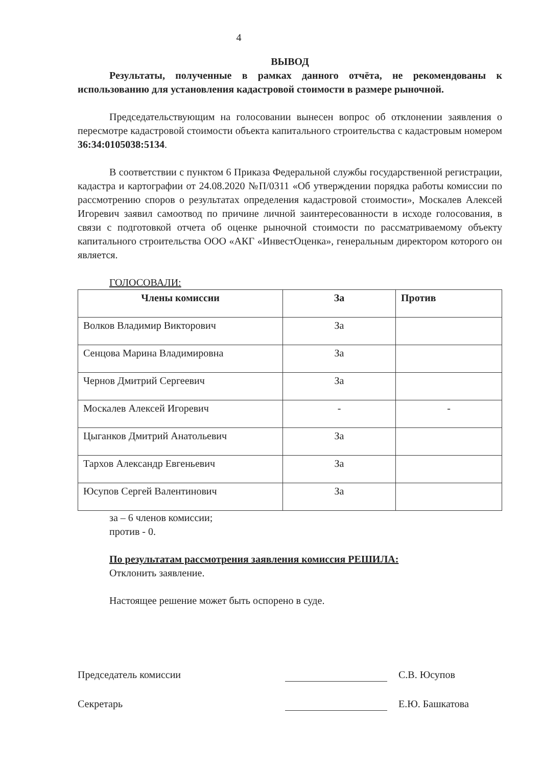4
ВЫВОД
Результаты, полученные в рамках данного отчёта, не рекомендованы к использованию для установления кадастровой стоимости в размере рыночной.
Председательствующим на голосовании вынесен вопрос об отклонении заявления о пересмотре кадастровой стоимости объекта капитального строительства с кадастровым номером 36:34:0105038:5134.
В соответствии с пунктом 6 Приказа Федеральной службы государственной регистрации, кадастра и картографии от 24.08.2020 №П/0311 «Об утверждении порядка работы комиссии по рассмотрению споров о результатах определения кадастровой стоимости», Москалев Алексей Игоревич заявил самоотвод по причине личной заинтересованности в исходе голосования, в связи с подготовкой отчета об оценке рыночной стоимости по рассматриваемому объекту капитального строительства ООО «АКГ «ИнвестОценка», генеральным директором которого он является.
ГОЛОСОВАЛИ:
| Члены комиссии | За | Против |
| --- | --- | --- |
| Волков Владимир Викторович | За | |
| Сенцова Марина Владимировна | За | |
| Чернов Дмитрий Сергеевич | За | |
| Москалев Алексей Игоревич | - | - |
| Цыганков Дмитрий Анатольевич | За | |
| Тархов Александр Евгеньевич | За | |
| Юсупов Сергей Валентинович | За | |
за – 6 членов комиссии;
против - 0.
По результатам рассмотрения заявления комиссия РЕШИЛА:
Отклонить заявление.
Настоящее решение может быть оспорено в суде.
Председатель комиссии
С.В. Юсупов
Секретарь
Е.Ю. Башкатова